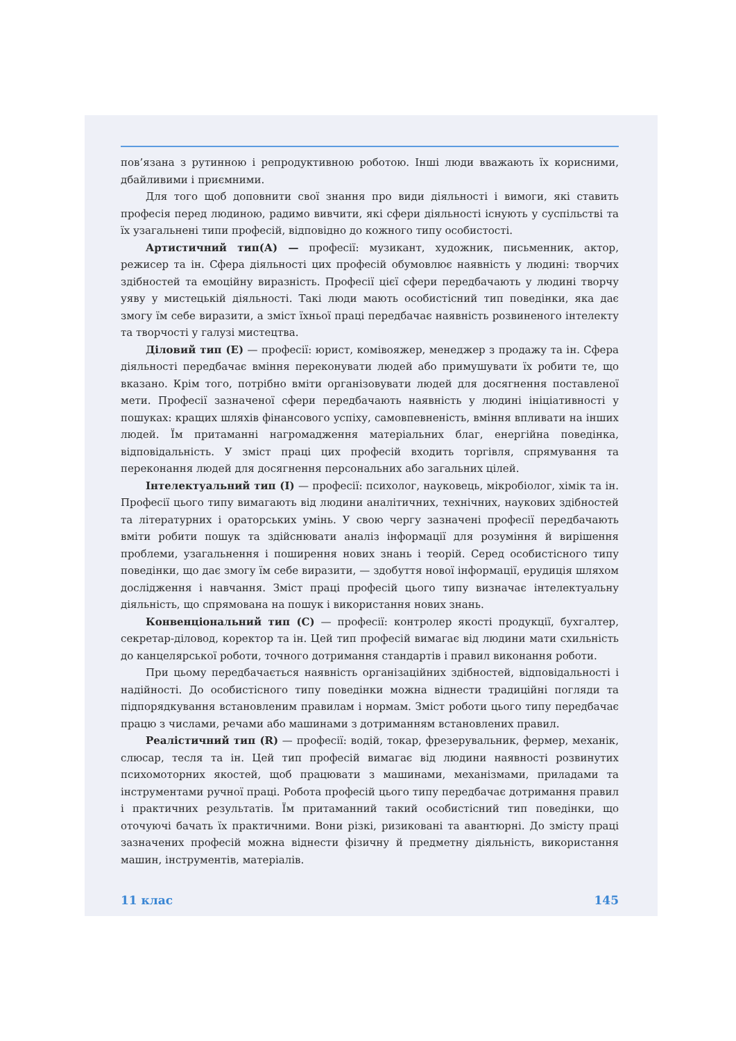пов’язана з рутинною і репродуктивною роботою. Інші люди вважають їх корисними, дбайливими і приємними.
Для того щоб доповнити свої знання про види діяльності і вимоги, які ставить професія перед людиною, радимо вивчити, які сфери діяльності існують у суспільстві та їх узагальнені типи професій, відповідно до кожного типу особистості.
Артистичний тип(А) — професії: музикант, художник, письменник, актор, режисер та ін. Сфера діяльності цих професій обумовлює наявність у людині: творчих здібностей та емоційну виразність. Професії цієї сфери передбачають у людині творчу уяву у мистецькій діяльності. Такі люди мають особистісний тип поведінки, яка дає змогу їм себе виразити, а зміст їхньої праці передбачає наявність розвиненого інтелекту та творчості у галузі мистецтва.
Діловий тип (Е) — професії: юрист, комівояжер, менеджер з продажу та ін. Сфера діяльності передбачає вміння переконувати людей або примушувати їх робити те, що вказано. Крім того, потрібно вміти організовувати людей для досягнення поставленої мети. Професії зазначеної сфери передбачають наявність у людині ініціативності у пошуках: кращих шляхів фінансового успіху, самовпевненість, вміння впливати на інших людей. Їм притаманні нагромадження матеріальних благ, енергійна поведінка, відповідальність. У зміст праці цих професій входить торгівля, спрямування та переконання людей для досягнення персональних або загальних цілей.
Інтелектуальний тип (І) — професії: психолог, науковець, мікробіолог, хімік та ін. Професії цього типу вимагають від людини аналітичних, технічних, наукових здібностей та літературних і ораторських умінь. У свою чергу зазначені професії передбачають вміти робити пошук та здійснювати аналіз інформації для розуміння й вирішення проблеми, узагальнення і поширення нових знань і теорій. Серед особистісного типу поведінки, що дає змогу їм себе виразити, — здобуття нової інформації, ерудиція шляхом дослідження і навчання. Зміст праці професій цього типу визначає інтелектуальну діяльність, що спрямована на пошук і використання нових знань.
Конвенціональний тип (С) — професії: контролер якості продукції, бухгалтер, секретар-діловод, коректор та ін. Цей тип професій вимагає від людини мати схильність до канцелярської роботи, точного дотримання стандартів і правил виконання роботи.
При цьому передбачається наявність організаційних здібностей, відповідальності і надійності. До особистісного типу поведінки можна віднести традиційні погляди та підпорядкування встановленим правилам і нормам. Зміст роботи цього типу передбачає працю з числами, речами або машинами з дотриманням встановлених правил.
Реалістичний тип (R) — професії: водій, токар, фрезерувальник, фермер, механік, слюсар, тесля та ін. Цей тип професій вимагає від людини наявності розвинутих психомоторних якостей, щоб працювати з машинами, механізмами, приладами та інструментами ручної праці. Робота професій цього типу передбачає дотримання правил і практичних результатів. Їм притаманний такий особистісний тип поведінки, що оточуючі бачать їх практичними. Вони різкі, ризиковані та авантюрні. До змісту праці зазначених професій можна віднести фізичну й предметну діяльність, використання машин, інструментів, матеріалів.
11 клас 145